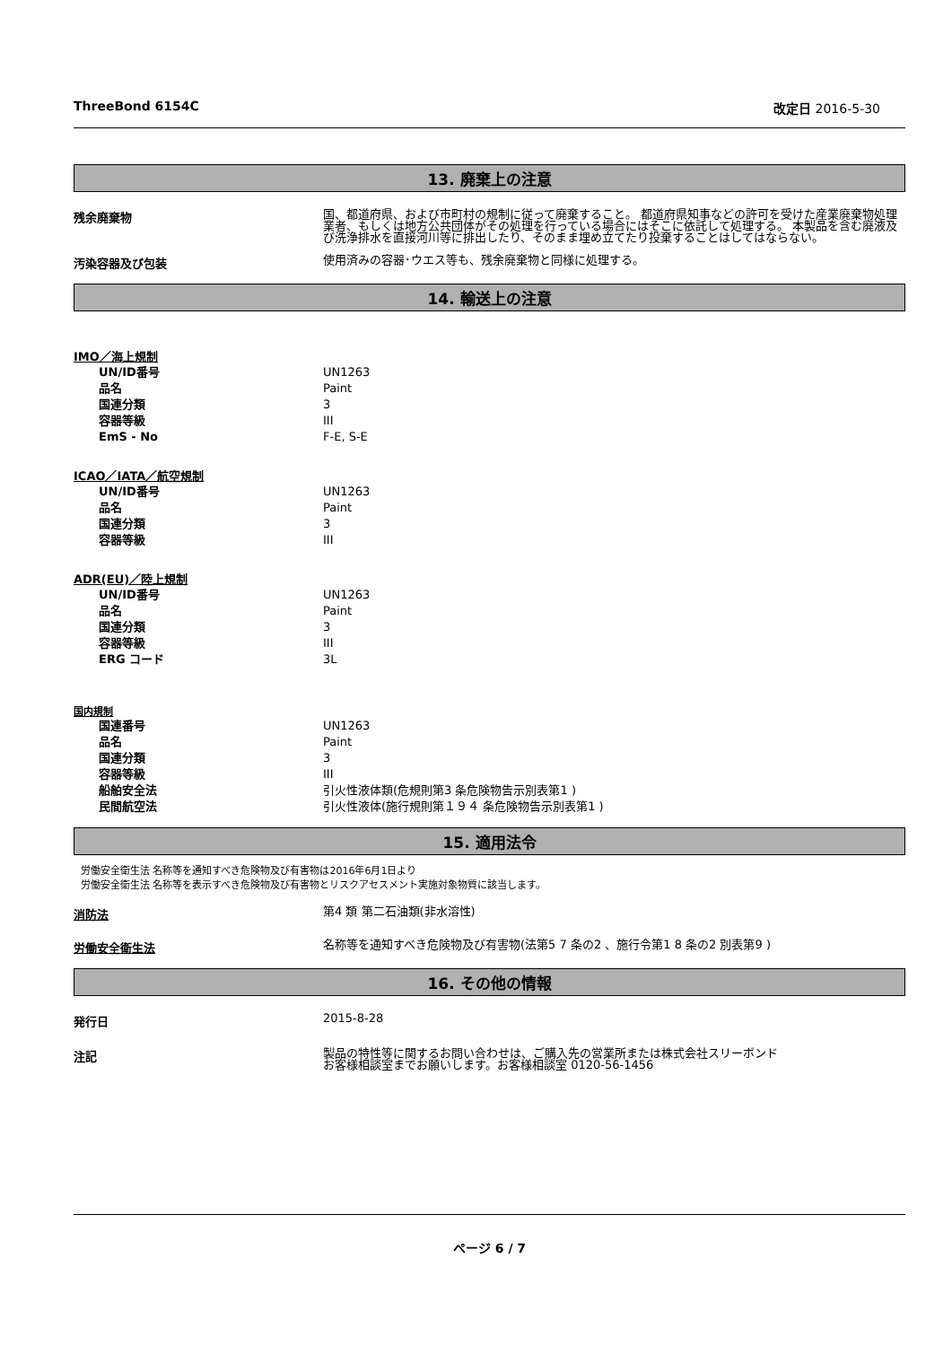ThreeBond 6154C 改定日 2016-5-30
13. 廃棄上の注意
残余廃棄物
国、都道府県、および市町村の規制に従って廃棄すること。 都道府県知事などの許可を受けた産業廃棄物処理業者、もしくは地方公共団体がその処理を行っている場合にはそこに依託して処理する。 本製品を含む廃液及び洗浄排水を直接河川等に排出したり、そのまま埋め立てたり投棄することはしてはならない。
汚染容器及び包装
使用済みの容器･ウエス等も、残余廃棄物と同様に処理する。
14. 輸送上の注意
IMO／海上規制
UN/ID番号 UN1263
品名 Paint
国連分類 3
容器等級 III
EmS - No F-E, S-E
ICAO／IATA／航空規制
UN/ID番号 UN1263
品名 Paint
国連分類 3
容器等級 III
ADR(EU)／陸上規制
UN/ID番号 UN1263
品名 Paint
国連分類 3
容器等級 III
ERG コード 3L
国内規制
国連番号 UN1263
品名 Paint
国連分類 3
容器等級 III
船舶安全法 引火性液体類(危規則第3 条危険物告示別表第1 )
民間航空法 引火性液体(施行規則第１９４ 条危険物告示別表第1 )
15. 適用法令
労働安全衛生法 名称等を通知すべき危険物及び有害物は2016年6月1日より
労働安全衛生法 名称等を表示すべき危険物及び有害物とリスクアセスメント実施対象物質に該当します。
消防法
第4 類 第二石油類(非水溶性)
労働安全衛生法
名称等を通知すべき危険物及び有害物(法第5 7 条の2 、施行令第1 8 条の2 別表第9 )
16. その他の情報
発行日
2015-8-28
注記
製品の特性等に関するお問い合わせは、ご購入先の営業所または株式会社スリーボンド
お客様相談室までお願いします。お客様相談室 0120-56-1456
ページ 6 / 7